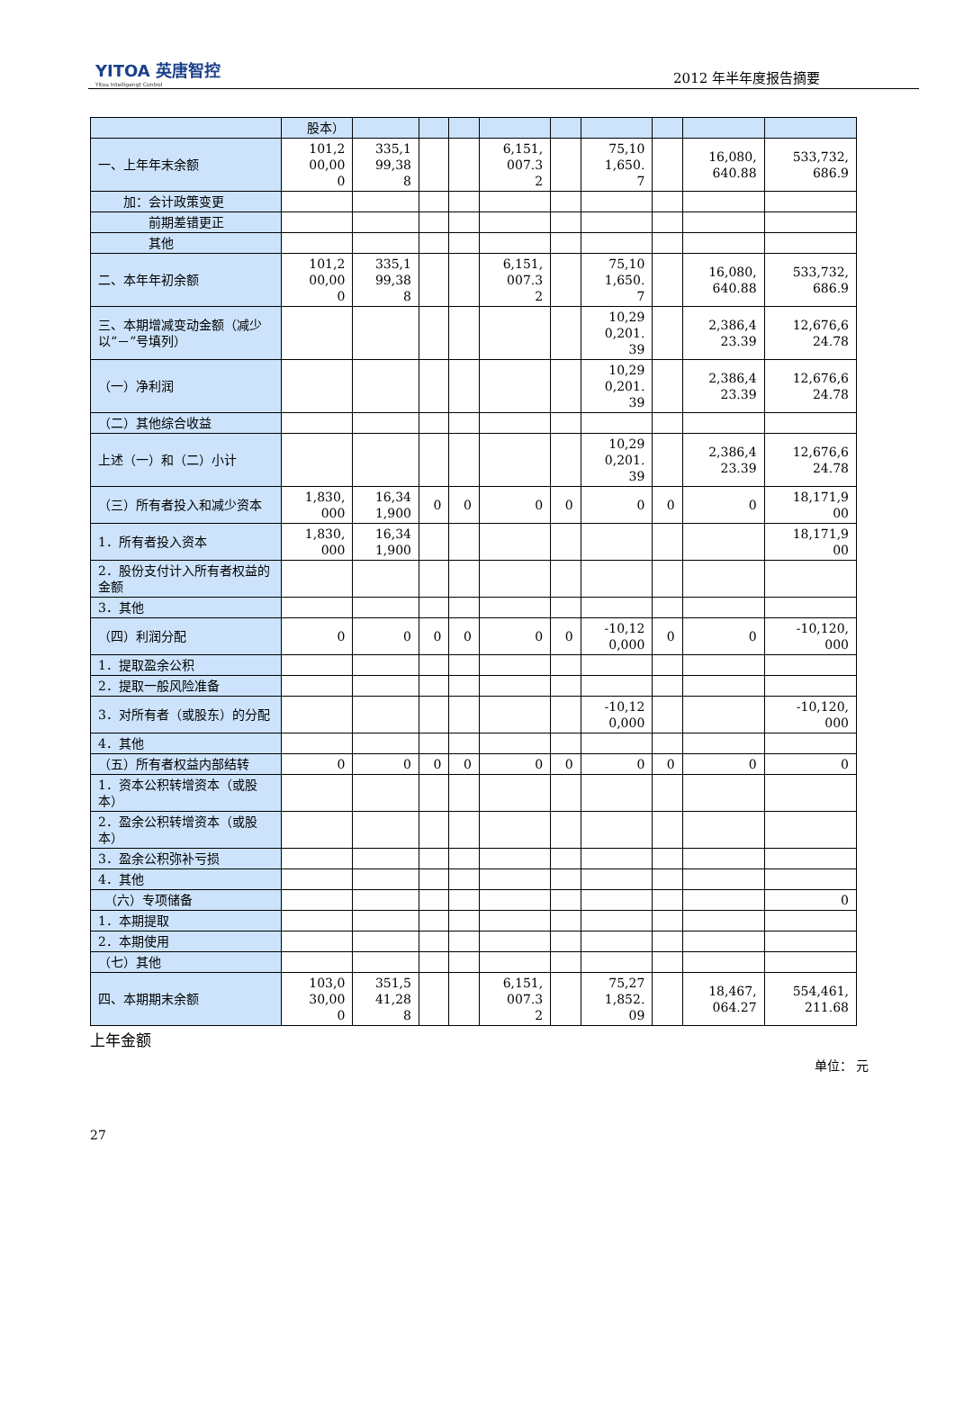YITOA 英唐智控
Yitoa Intelligengt Control
2012 年半年度报告摘要
| | 股本） | | | | | | | | | |
| 一、上年年末余额 | 101,2 00,00 0 | 335,1 99,38 8 | | | 6,151, 007.3 2 | | 75,10 1,650. 7 | | 16,080, 640.88 | 533,732, 686.9 |
| 加：会计政策变更 | | | | | | | | | | |
| 前期差错更正 | | | | | | | | | | |
| 其他 | | | | | | | | | | |
| 二、本年年初余额 | 101,2 00,00 0 | 335,1 99,38 8 | | | 6,151, 007.3 2 | | 75,10 1,650. 7 | | 16,080, 640.88 | 533,732, 686.9 |
| 三、本期增减变动金额（减少以“－”号填列） | | | | | | | 10,29 0,201. 39 | | 2,386,4 23.39 | 12,676,6 24.78 |
| （一）净利润 | | | | | | | 10,29 0,201. 39 | | 2,386,4 23.39 | 12,676,6 24.78 |
| （二）其他综合收益 | | | | | | | | | | |
| 上述（一）和（二）小计 | | | | | | | 10,29 0,201. 39 | | 2,386,4 23.39 | 12,676,6 24.78 |
| （三）所有者投入和减少资本 | 1,830, 000 | 16,34 1,900 | 0 | 0 | 0 | 0 | 0 | 0 | 0 | 18,171,9 00 |
| 1．所有者投入资本 | 1,830, 000 | 16,34 1,900 | | | | | | | | 18,171,9 00 |
| 2．股份支付计入所有者权益的金额 | | | | | | | | | | |
| 3．其他 | | | | | | | | | | |
| （四）利润分配 | 0 | 0 | 0 | 0 | 0 | 0 | -10,12 0,000 | 0 | 0 | -10,120, 000 |
| 1．提取盈余公积 | | | | | | | | | | |
| 2．提取一般风险准备 | | | | | | | | | | |
| 3．对所有者（或股东）的分配 | | | | | | | -10,12 0,000 | | | -10,120, 000 |
| 4．其他 | | | | | | | | | | |
| （五）所有者权益内部结转 | 0 | 0 | 0 | 0 | 0 | 0 | 0 | 0 | 0 | 0 |
| 1．资本公积转增资本（或股本） | | | | | | | | | | |
| 2．盈余公积转增资本（或股本） | | | | | | | | | | |
| 3．盈余公积弥补亏损 | | | | | | | | | | |
| 4．其他 | | | | | | | | | | |
| （六）专项储备 | | | | | | | | | | 0 |
| 1．本期提取 | | | | | | | | | | |
| 2．本期使用 | | | | | | | | | | |
| （七）其他 | | | | | | | | | | |
| 四、本期期末余额 | 103,0 30,00 0 | 351,5 41,28 8 | | | 6,151, 007.3 2 | | 75,27 1,852. 09 | | 18,467, 064.27 | 554,461, 211.68 |
上年金额
单位： 元
27